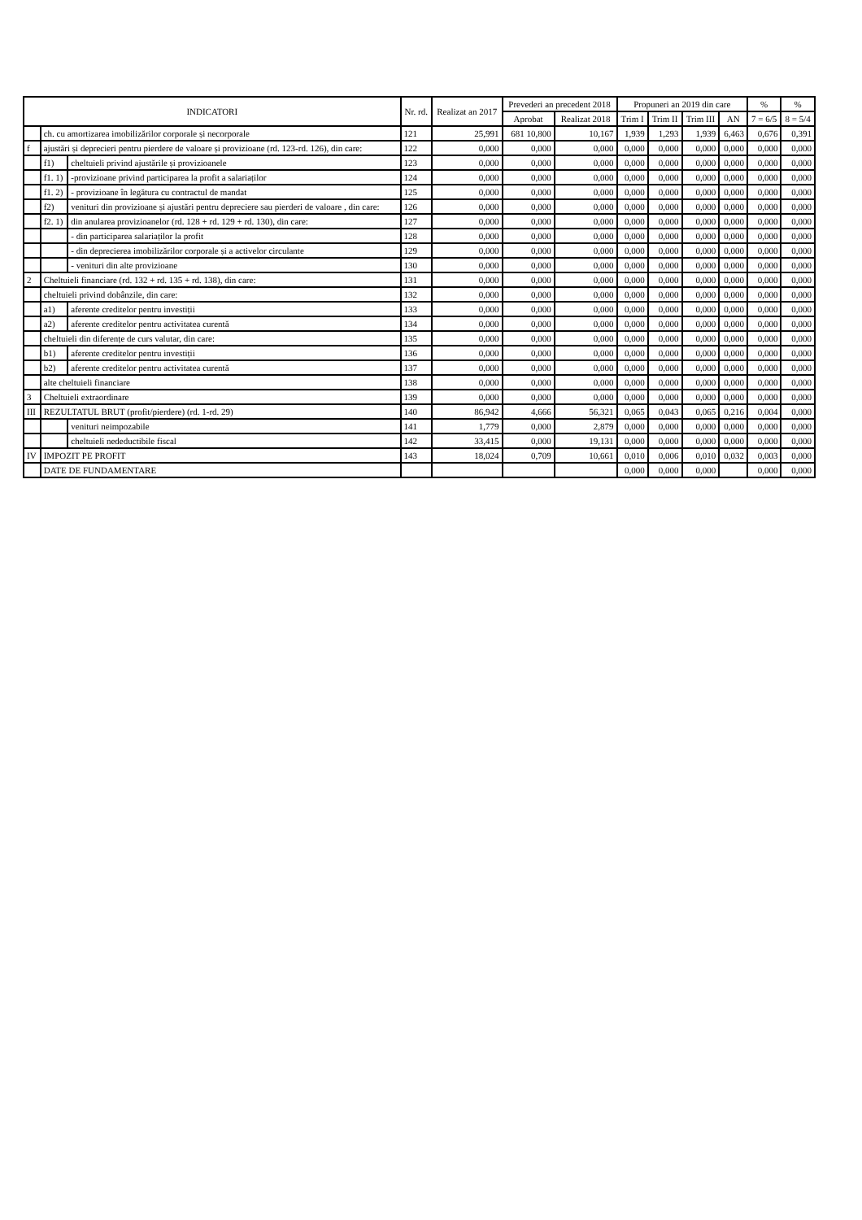| INDICATORI | | | Nr. rd. | Realizat an 2017 | Prevederi an precedent 2018 | | Propuneri an 2019 din care | | | | % | % |
| --- | --- | --- | --- | --- | --- | --- | --- | --- | --- | --- | --- | --- |
| | | | | | Aprobat | Realizat 2018 | Trim I | Trim II | Trim III | AN | 7 = 6/5 | 8 = 5/4 |
| | ch. cu amortizarea imobilizărilor corporale și necorporale | | 121 | 25,991 | 681 10,800 | 10,167 | 1,939 | 1,293 | 1,939 | 6,463 | 0,676 | 0,391 |
| f | ajustări și deprecieri pentru pierdere de valoare și provizioane (rd. 123-rd. 126), din care: | | 122 | 0,000 | 0,000 | 0,000 | 0,000 | 0,000 | 0,000 | 0,000 | 0,000 | 0,000 |
| | f1) | cheltuieli privind ajustările și provizioanele | 123 | 0,000 | 0,000 | 0,000 | 0,000 | 0,000 | 0,000 | 0,000 | 0,000 | 0,000 |
| | f1. 1) | -provizioane privind participarea la profit a salariaților | 124 | 0,000 | 0,000 | 0,000 | 0,000 | 0,000 | 0,000 | 0,000 | 0,000 | 0,000 |
| | f1. 2) | - provizioane în legătura cu contractul de mandat | 125 | 0,000 | 0,000 | 0,000 | 0,000 | 0,000 | 0,000 | 0,000 | 0,000 | 0,000 |
| | f2) | venituri din provizioane și ajustări pentru depreciere sau pierderi de valoare , din care: | 126 | 0,000 | 0,000 | 0,000 | 0,000 | 0,000 | 0,000 | 0,000 | 0,000 | 0,000 |
| | f2. 1) | din anularea provizioanelor (rd. 128 + rd. 129 + rd. 130), din care: | 127 | 0,000 | 0,000 | 0,000 | 0,000 | 0,000 | 0,000 | 0,000 | 0,000 | 0,000 |
| | | - din participarea salariaților la profit | 128 | 0,000 | 0,000 | 0,000 | 0,000 | 0,000 | 0,000 | 0,000 | 0,000 | 0,000 |
| | | - din deprecierea imobilizărilor corporale și a activelor circulante | 129 | 0,000 | 0,000 | 0,000 | 0,000 | 0,000 | 0,000 | 0,000 | 0,000 | 0,000 |
| | | - venituri din alte provizioane | 130 | 0,000 | 0,000 | 0,000 | 0,000 | 0,000 | 0,000 | 0,000 | 0,000 | 0,000 |
| 2 | Cheltuieli financiare (rd. 132 + rd. 135 + rd. 138), din care: | | 131 | 0,000 | 0,000 | 0,000 | 0,000 | 0,000 | 0,000 | 0,000 | 0,000 | 0,000 |
| | cheltuieli privind dobânzile, din care: | | 132 | 0,000 | 0,000 | 0,000 | 0,000 | 0,000 | 0,000 | 0,000 | 0,000 | 0,000 |
| | a1) | aferente creditelor pentru investiții | 133 | 0,000 | 0,000 | 0,000 | 0,000 | 0,000 | 0,000 | 0,000 | 0,000 | 0,000 |
| | a2) | aferente creditelor pentru activitatea curentă | 134 | 0,000 | 0,000 | 0,000 | 0,000 | 0,000 | 0,000 | 0,000 | 0,000 | 0,000 |
| | cheltuieli din diferențe de curs valutar, din care: | | 135 | 0,000 | 0,000 | 0,000 | 0,000 | 0,000 | 0,000 | 0,000 | 0,000 | 0,000 |
| | b1) | aferente creditelor pentru investiții | 136 | 0,000 | 0,000 | 0,000 | 0,000 | 0,000 | 0,000 | 0,000 | 0,000 | 0,000 |
| | b2) | aferente creditelor pentru activitatea curentă | 137 | 0,000 | 0,000 | 0,000 | 0,000 | 0,000 | 0,000 | 0,000 | 0,000 | 0,000 |
| | alte cheltuieli financiare | | 138 | 0,000 | 0,000 | 0,000 | 0,000 | 0,000 | 0,000 | 0,000 | 0,000 | 0,000 |
| 3 | Cheltuieli extraordinare | | 139 | 0,000 | 0,000 | 0,000 | 0,000 | 0,000 | 0,000 | 0,000 | 0,000 | 0,000 |
| III | REZULTATUL BRUT (profit/pierdere) (rd. 1-rd. 29) | | 140 | 86,942 | 4,666 | 56,321 | 0,065 | 0,043 | 0,065 | 0,216 | 0,004 | 0,000 |
| | | venituri neimpozabile | 141 | 1,779 | 0,000 | 2,879 | 0,000 | 0,000 | 0,000 | 0,000 | 0,000 | 0,000 |
| | | cheltuieli nedeductibile fiscal | 142 | 33,415 | 0,000 | 19,131 | 0,000 | 0,000 | 0,000 | 0,000 | 0,000 | 0,000 |
| IV | IMPOZIT PE PROFIT | | 143 | 18,024 | 0,709 | 10,661 | 0,010 | 0,006 | 0,010 | 0,032 | 0,003 | 0,000 |
| | DATE DE FUNDAMENTARE | | | | | | 0,000 | 0,000 | 0,000 | | 0,000 | 0,000 |